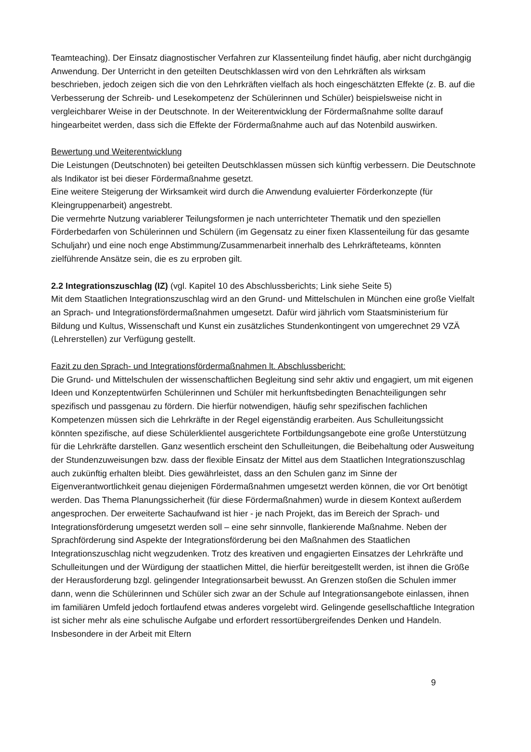Teamteaching). Der Einsatz diagnostischer Verfahren zur Klassenteilung findet häufig, aber nicht durchgängig Anwendung. Der Unterricht in den geteilten Deutschklassen wird von den Lehrkräften als wirksam beschrieben, jedoch zeigen sich die von den Lehrkräften vielfach als hoch eingeschätzten Effekte (z. B. auf die Verbesserung der Schreib- und Lesekompetenz der Schülerinnen und Schüler) beispielsweise nicht in vergleichbarer Weise in der Deutschnote. In der Weiterentwicklung der Fördermaßnahme sollte darauf hingearbeitet werden, dass sich die Effekte der Fördermaßnahme auch auf das Notenbild auswirken.
Bewertung und Weiterentwicklung
Die Leistungen (Deutschnoten) bei geteilten Deutschklassen müssen sich künftig verbessern. Die Deutschnote als Indikator ist bei dieser Fördermaßnahme gesetzt.
Eine weitere Steigerung der Wirksamkeit wird durch die Anwendung evaluierter Förderkonzepte (für Kleingruppenarbeit) angestrebt.
Die vermehrte Nutzung variablerer Teilungsformen je nach unterrichteter Thematik und den speziellen Förderbedarfen von Schülerinnen und Schülern (im Gegensatz zu einer fixen Klassenteilung für das gesamte Schuljahr) und eine noch enge Abstimmung/Zusammenarbeit innerhalb des Lehrkräfteteams, könnten zielführende Ansätze sein, die es zu erproben gilt.
2.2 Integrationszuschlag (IZ) (vgl. Kapitel 10 des Abschlussberichts; Link siehe Seite 5)
Mit dem Staatlichen Integrationszuschlag wird an den Grund- und Mittelschulen in München eine große Vielfalt an Sprach- und Integrationsfördermaßnahmen umgesetzt. Dafür wird jährlich vom Staatsministerium für Bildung und Kultus, Wissenschaft und Kunst ein zusätzliches Stundenkontingent von umgerechnet 29 VZÄ (Lehrerstellen) zur Verfügung gestellt.
Fazit zu den Sprach- und Integrationsfördermaßnahmen lt. Abschlussbericht:
Die Grund- und Mittelschulen der wissenschaftlichen Begleitung sind sehr aktiv und engagiert, um mit eigenen Ideen und Konzeptentwürfen Schülerinnen und Schüler mit herkunftsbedingten Benachteiligungen sehr spezifisch und passgenau zu fördern. Die hierfür notwendigen, häufig sehr spezifischen fachlichen Kompetenzen müssen sich die Lehrkräfte in der Regel eigenständig erarbeiten. Aus Schulleitungssicht könnten spezifische, auf diese Schülerklientel ausgerichtete Fortbildungsangebote eine große Unterstützung für die Lehrkräfte darstellen. Ganz wesentlich erscheint den Schulleitungen, die Beibehaltung oder Ausweitung der Stundenzuweisungen bzw. dass der flexible Einsatz der Mittel aus dem Staatlichen Integrationszuschlag auch zukünftig erhalten bleibt. Dies gewährleistet, dass an den Schulen ganz im Sinne der Eigenverantwortlichkeit genau diejenigen Fördermaßnahmen umgesetzt werden können, die vor Ort benötigt werden. Das Thema Planungssicherheit (für diese Fördermaßnahmen) wurde in diesem Kontext außerdem angesprochen. Der erweiterte Sachaufwand ist hier - je nach Projekt, das im Bereich der Sprach- und Integrationsförderung umgesetzt werden soll – eine sehr sinnvolle, flankierende Maßnahme. Neben der Sprachförderung sind Aspekte der Integrationsförderung bei den Maßnahmen des Staatlichen Integrationszuschlag nicht wegzudenken. Trotz des kreativen und engagierten Einsatzes der Lehrkräfte und Schulleitungen und der Würdigung der staatlichen Mittel, die hierfür bereitgestellt werden, ist ihnen die Größe der Herausforderung bzgl. gelingender Integrationsarbeit bewusst. An Grenzen stoßen die Schulen immer dann, wenn die Schülerinnen und Schüler sich zwar an der Schule auf Integrationsangebote einlassen, ihnen im familiären Umfeld jedoch fortlaufend etwas anderes vorgelebt wird. Gelingende gesellschaftliche Integration ist sicher mehr als eine schulische Aufgabe und erfordert ressortübergreifendes Denken und Handeln. Insbesondere in der Arbeit mit Eltern
9